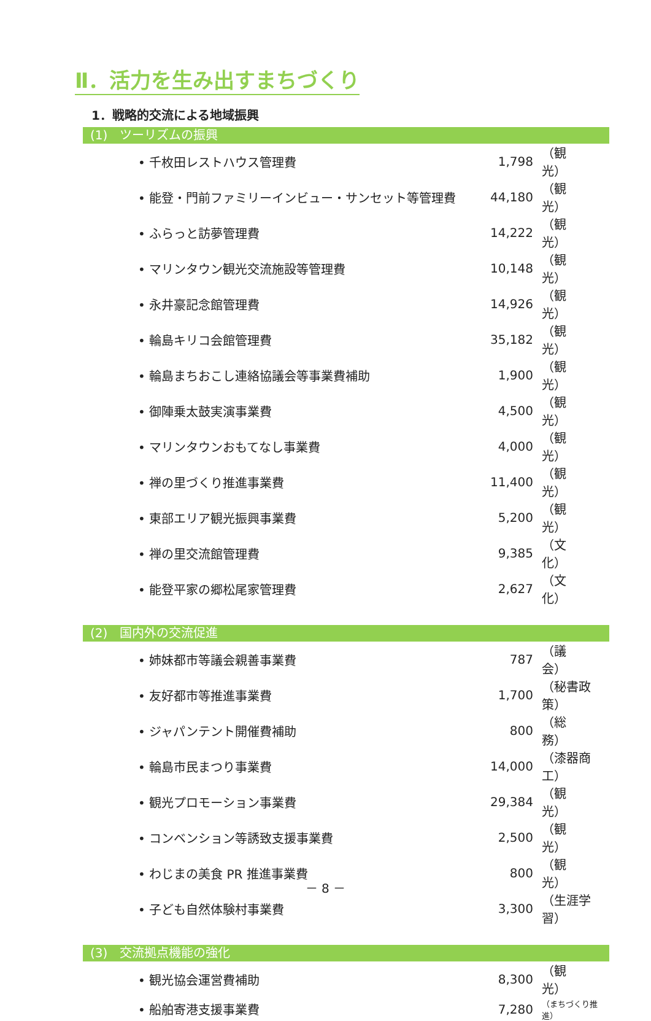Ⅱ．活力を生み出すまちづくり
1．戦略的交流による地域振興
(1)　ツーリズムの振興
| • 千枚田レストハウス管理費 | 1,798 | （観 光） |
| • 能登・門前ファミリーインビュー・サンセット等管理費 | 44,180 | （観 光） |
| • ふらっと訪夢管理費 | 14,222 | （観 光） |
| • マリンタウン観光交流施設等管理費 | 10,148 | （観 光） |
| • 永井豪記念館管理費 | 14,926 | （観 光） |
| • 輪島キリコ会館管理費 | 35,182 | （観 光） |
| • 輪島まちおこし連絡協議会等事業費補助 | 1,900 | （観 光） |
| • 御陣乗太鼓実演事業費 | 4,500 | （観 光） |
| • マリンタウンおもてなし事業費 | 4,000 | （観 光） |
| • 禅の里づくり推進事業費 | 11,400 | （観 光） |
| • 東部エリア観光振興事業費 | 5,200 | （観 光） |
| • 禅の里交流館管理費 | 9,385 | （文 化） |
| • 能登平家の郷松尾家管理費 | 2,627 | （文 化） |
(2)　国内外の交流促進
| • 姉妹都市等議会親善事業費 | 787 | （議 会） |
| • 友好都市等推進事業費 | 1,700 | （秘書政策） |
| • ジャパンテント開催費補助 | 800 | （総 務） |
| • 輪島市民まつり事業費 | 14,000 | （漆器商工） |
| • 観光プロモーション事業費 | 29,384 | （観 光） |
| • コンベンション等誘致支援事業費 | 2,500 | （観 光） |
| • わじまの美食 PR 推進事業費 | 800 | （観 光） |
| • 子ども自然体験村事業費 | 3,300 | （生涯学習） |
(3)　交流拠点機能の強化
| • 観光協会運営費補助 | 8,300 | （観 光） |
| • 船舶寄港支援事業費 | 7,280 | （まちづくり推進） |
－ 8 －